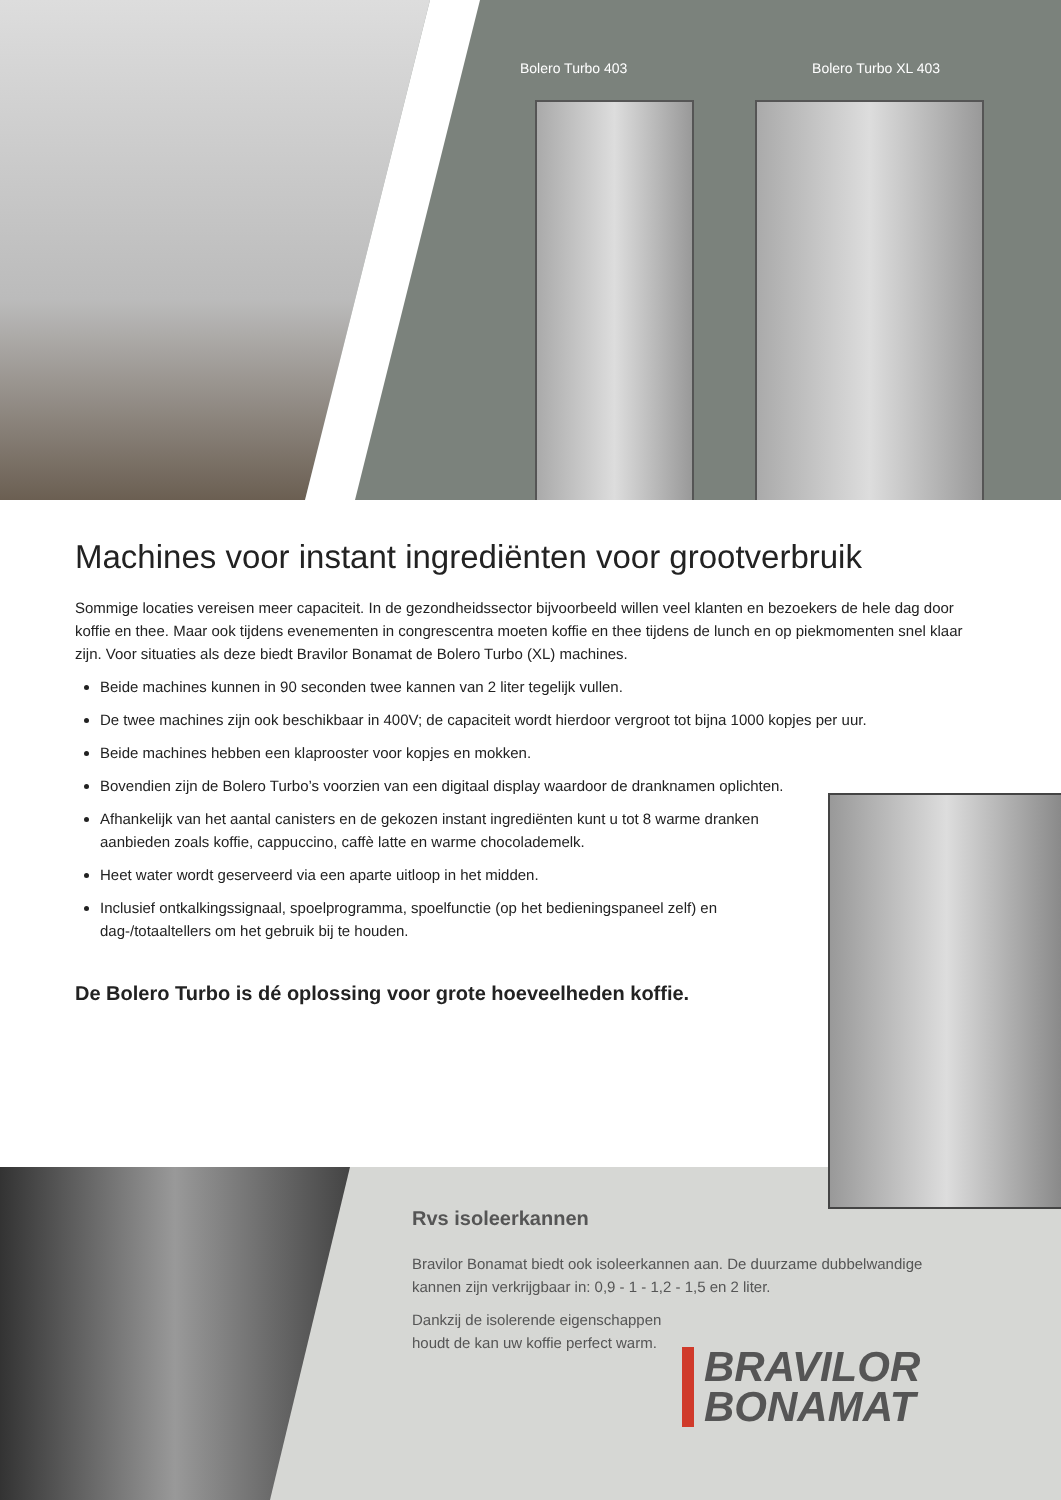Bolero Turbo 403 Bolero Turbo XL 403
Machines voor instant ingrediënten voor grootverbruik
Sommige locaties vereisen meer capaciteit. In de gezondheidssector bijvoorbeeld willen veel klanten en bezoekers de hele dag door koffie en thee. Maar ook tijdens evenementen in congrescentra moeten koffie en thee tijdens de lunch en op piekmomenten snel klaar zijn. Voor situaties als deze biedt Bravilor Bonamat de Bolero Turbo (XL) machines.
Beide machines kunnen in 90 seconden twee kannen van 2 liter tegelijk vullen.
De twee machines zijn ook beschikbaar in 400V; de capaciteit wordt hierdoor vergroot tot bijna 1000 kopjes per uur.
Beide machines hebben een klaprooster voor kopjes en mokken.
Bovendien zijn de Bolero Turbo’s voorzien van een digitaal display waardoor de dranknamen oplichten.
Afhankelijk van het aantal canisters en de gekozen instant ingrediënten kunt u tot 8 warme dranken aanbieden zoals koffie, cappuccino, caffè latte en warme chocolademelk.
Heet water wordt geserveerd via een aparte uitloop in het midden.
Inclusief ontkalkingssignaal, spoelprogramma, spoelfunctie (op het bedieningspaneel zelf) en dag-/totaaltellers om het gebruik bij te houden.
De Bolero Turbo is dé oplossing voor grote hoeveelheden koffie.
Rvs isoleerkannen
Bravilor Bonamat biedt ook isoleerkannen aan. De duurzame dubbelwandige kannen zijn verkrijgbaar in: 0,9 - 1 - 1,2 - 1,5 en 2 liter.
Dankzij de isolerende eigenschappen houdt de kan uw koffie perfect warm.
BRAVILOR
BONAMAT